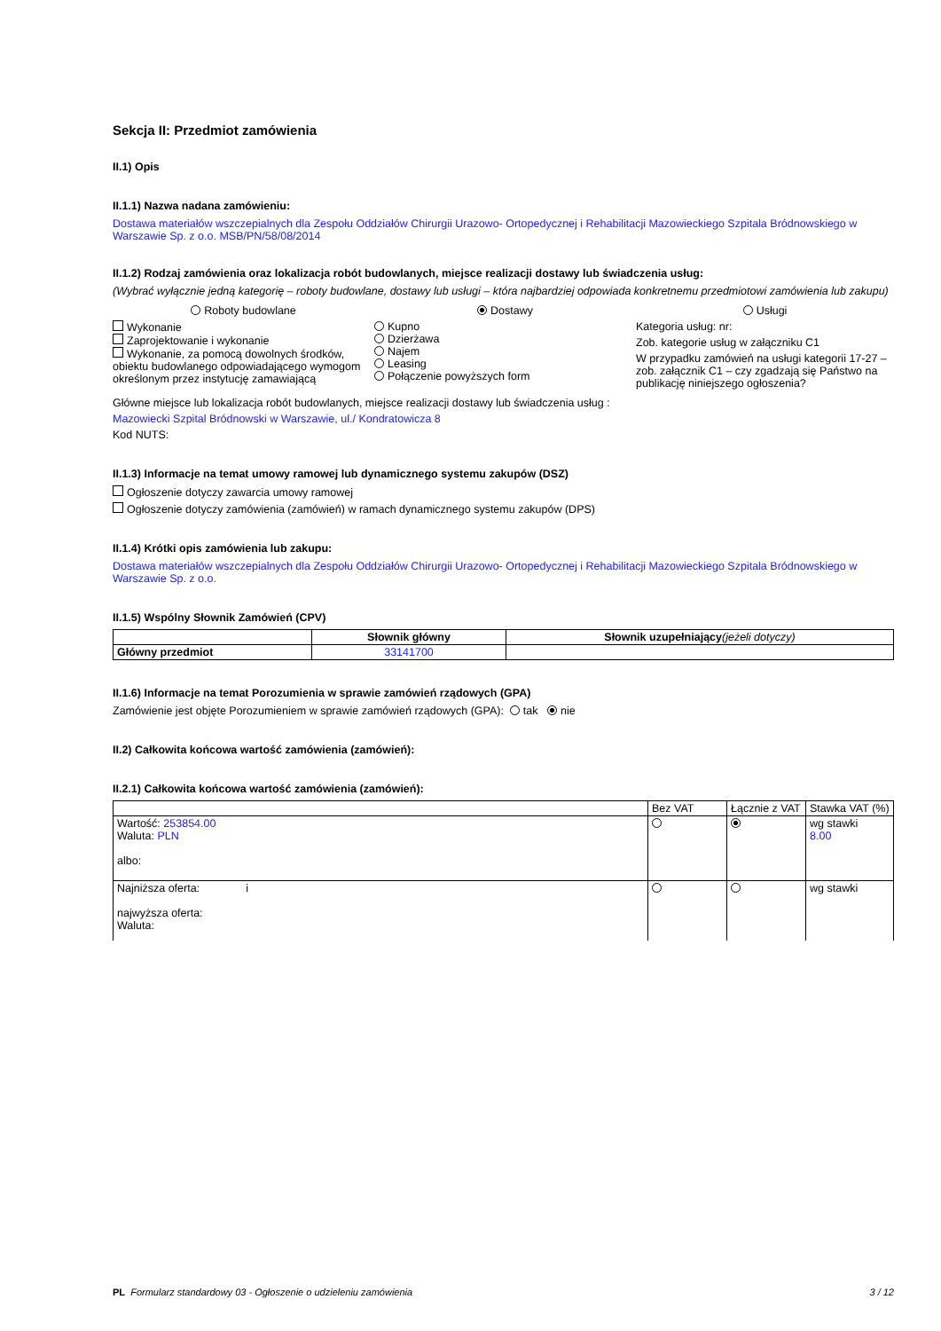Sekcja II: Przedmiot zamówienia
II.1) Opis
II.1.1) Nazwa nadana zamówieniu:
Dostawa materiałów wszczepialnych dla Zespołu Oddziałów Chirurgii Urazowo- Ortopedycznej i Rehabilitacji Mazowieckiego Szpitala Bródnowskiego w Warszawie Sp. z o.o. MSB/PN/58/08/2014
II.1.2) Rodzaj zamówienia oraz lokalizacja robót budowlanych, miejsce realizacji dostawy lub świadczenia usług:
(Wybrać wyłącznie jedną kategorię – roboty budowlane, dostawy lub usługi – która najbardziej odpowiada konkretnemu przedmiotowi zamówienia lub zakupu)
Roboty budowlane
Wykonanie
Zaprojektowanie i wykonanie
Wykonanie, za pomocą dowolnych środków, obiektu budowlanego odpowiadającego wymogom określonym przez instytucję zamawiającą
Dostawy
Kupno
Dzierżawa
Najem
Leasing
Połączenie powyższych form
Usługi
Kategoria usług: nr:
Zob. kategorie usług w załączniku C1
W przypadku zamówień na usługi kategorii 17-27 – zob. załącznik C1 – czy zgadzają się Państwo na publikację niniejszego ogłoszenia?
Główne miejsce lub lokalizacja robót budowlanych, miejsce realizacji dostawy lub świadczenia usług :
Mazowiecki Szpital Bródnowski w Warszawie, ul./ Kondratowicza 8
Kod NUTS:
II.1.3) Informacje na temat umowy ramowej lub dynamicznego systemu zakupów (DSZ)
Ogłoszenie dotyczy zawarcia umowy ramowej
Ogłoszenie dotyczy zamówienia (zamówień) w ramach dynamicznego systemu zakupów (DPS)
II.1.4) Krótki opis zamówienia lub zakupu:
Dostawa materiałów wszczepialnych dla Zespołu Oddziałów Chirurgii Urazowo- Ortopedycznej i Rehabilitacji Mazowieckiego Szpitala Bródnowskiego w Warszawie Sp. z o.o.
II.1.5) Wspólny Słownik Zamówień (CPV)
| | Słownik główny | Słownik uzupełniający (jeżeli dotyczy) |
| --- | --- | --- |
| Główny przedmiot | 33141700 | |
II.1.6) Informacje na temat Porozumienia w sprawie zamówień rządowych (GPA)
Zamówienie jest objęte Porozumieniem w sprawie zamówień rządowych (GPA): tak nie
II.2) Całkowita końcowa wartość zamówienia (zamówień):
II.2.1) Całkowita końcowa wartość zamówienia (zamówień):
| | Bez VAT | Łącznie z VAT | Stawka VAT (%) |
| Wartość: 253854.00 Waluta: PLN albo: | | | wg stawki 8.00 |
| Najniższa oferta: i najwyższa oferta: Waluta: | | | wg stawki |
PL Formularz standardowy 03 - Ogłoszenie o udzieleniu zamówienia 3 / 12